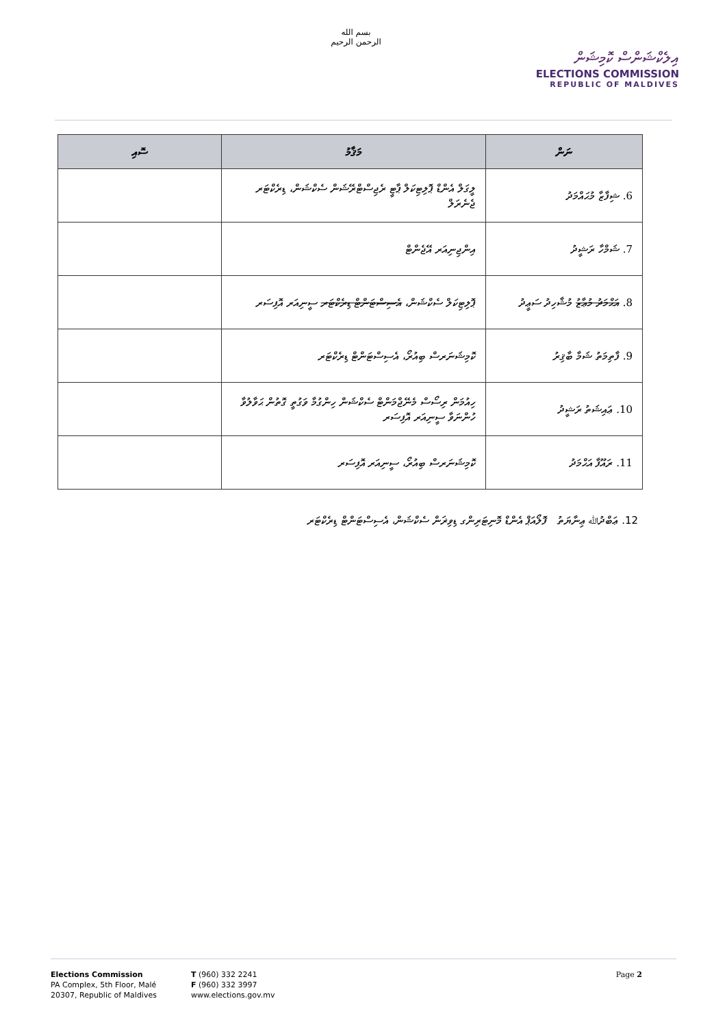بسم الله الرحمن الرحيم
އިލެކްޝަންސް ކޮމިޝަން
ELECTIONS COMMISSION
REPUBLIC OF MALDIVES
| ނަން | މަޤާމު | ސޮއި |
| --- | --- | --- |
| 6. ޝިފާޒާ މުޙައްމަދު | ލީގަލް އެންޑް ޕޮލިޓިކަލް ޕާޓީ ރެޖިސްޓްރޭޝަން ސެކްޝަން، ޑިރެކްޓަރ ޖެނެރަލް | |
| 7. ޝަމްހާ ރަޝީދު | އިންޖިނިއަރ އޭޖެންޓް | |
| 8. އަޙްމަދު މުޢާޒު މުޝާހިދު ސަޢީދު | ޕޮލިޓިކަލް ސެކްޝަން، އެސިސްޓަންޓް ޑިރެކްޓަރ ސީނިއަރ އޮފިސަރ | |
| 9. ފާތިމަތު ޝަމާ ބާޤިރު | ކޮމިޝަނަރސް ބިއުރޯ، އެސިސްޓަންޓް ޑިރެކްޓަރ | |
| 10. ޢައިޝަތު ރަޝީދު | ހިއުމަން ރިސޯސް މެނޭޖްމަންޓް ސެކްޝަން ހިންގުމާ ވަގުތީ ގޮތުން ޙަވާލުވާ ހުންނަވާ ސީނިއަރ އޮފިސަރ | |
| 11. ރައޫފާ އަޙްމަދު | ކޮމިޝަނަރސް ބިއުރޯ، ސީނިއަރ އޮފިސަރ | |
12. ޢަބްދުﷲ ޢިނާޔަތު ފޮލޯއަޕް އެންޑް މޮނިޓަރިންގ ޑިވިޜަން ސެކްޝަން، އެސިސްޓަންޓް ޑިރެކްޓަރ
Elections Commission
PA Complex, 5th Floor, Malé
20307, Republic of Maldives
T (960) 332 2241
F (960) 332 3997
www.elections.gov.mv
Page 2